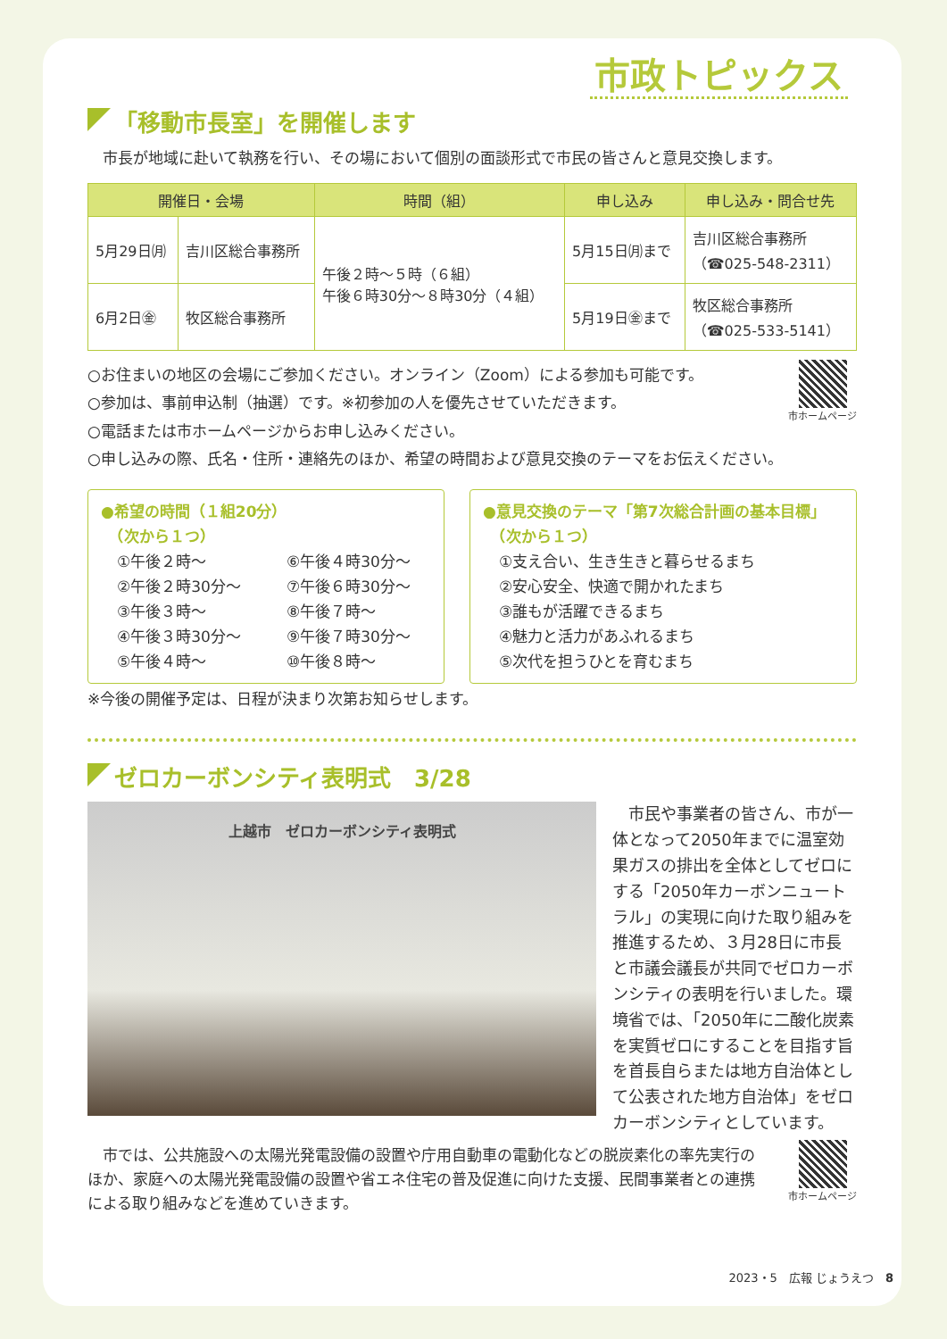市政トピックス
「移動市長室」を開催します
　市長が地域に赴いて執務を行い、その場において個別の面談形式で市民の皆さんと意見交換します。
| 開催日・会場 | | 時間（組） | 申し込み | 申し込み・問合せ先 |
| --- | --- | --- | --- | --- |
| 5月29日㈪ | 吉川区総合事務所 | 午後２時～５時（６組） 午後６時30分～８時30分（４組） | 5月15日㈪まで | 吉川区総合事務所 （☎025-548-2311） |
| 6月2日㊎ | 牧区総合事務所 | | 5月19日㊎まで | 牧区総合事務所 （☎025-533-5141） |
○お住まいの地区の会場にご参加ください。オンライン（Zoom）による参加も可能です。
○参加は、事前申込制（抽選）です。※初参加の人を優先させていただきます。
○電話または市ホームページからお申し込みください。
○申し込みの際、氏名・住所・連絡先のほか、希望の時間および意見交換のテーマをお伝えください。
市ホームページ
●希望の時間（１組20分）
　（次から１つ）
①午後２時～ ⑥午後４時30分～ ②午後２時30分～ ⑦午後６時30分～ ③午後３時～ ⑧午後７時～ ④午後３時30分～ ⑨午後７時30分～ ⑤午後４時～ ⑩午後８時～
●意見交換のテーマ「第7次総合計画の基本目標」
　（次から１つ）
①支え合い、生き生きと暮らせるまち
②安心安全、快適で開かれたまち
③誰もが活躍できるまち
④魅力と活力があふれるまち
⑤次代を担うひとを育むまち
※今後の開催予定は、日程が決まり次第お知らせします。
ゼロカーボンシティ表明式　3/28
上越市　ゼロカーボンシティ表明式
　市民や事業者の皆さん、市が一体となって2050年までに温室効果ガスの排出を全体としてゼロにする「2050年カーボンニュートラル」の実現に向けた取り組みを推進するため、３月28日に市長と市議会議長が共同でゼロカーボンシティの表明を行いました。環境省では、「2050年に二酸化炭素を実質ゼロにすることを目指す旨を首長自らまたは地方自治体として公表された地方自治体」をゼロカーボンシティとしています。
　市では、公共施設への太陽光発電設備の設置や庁用自動車の電動化などの脱炭素化の率先実行のほか、家庭への太陽光発電設備の設置や省エネ住宅の普及促進に向けた支援、民間事業者との連携による取り組みなどを進めていきます。
市ホームページ
2023・5　広報 じょうえつ　8